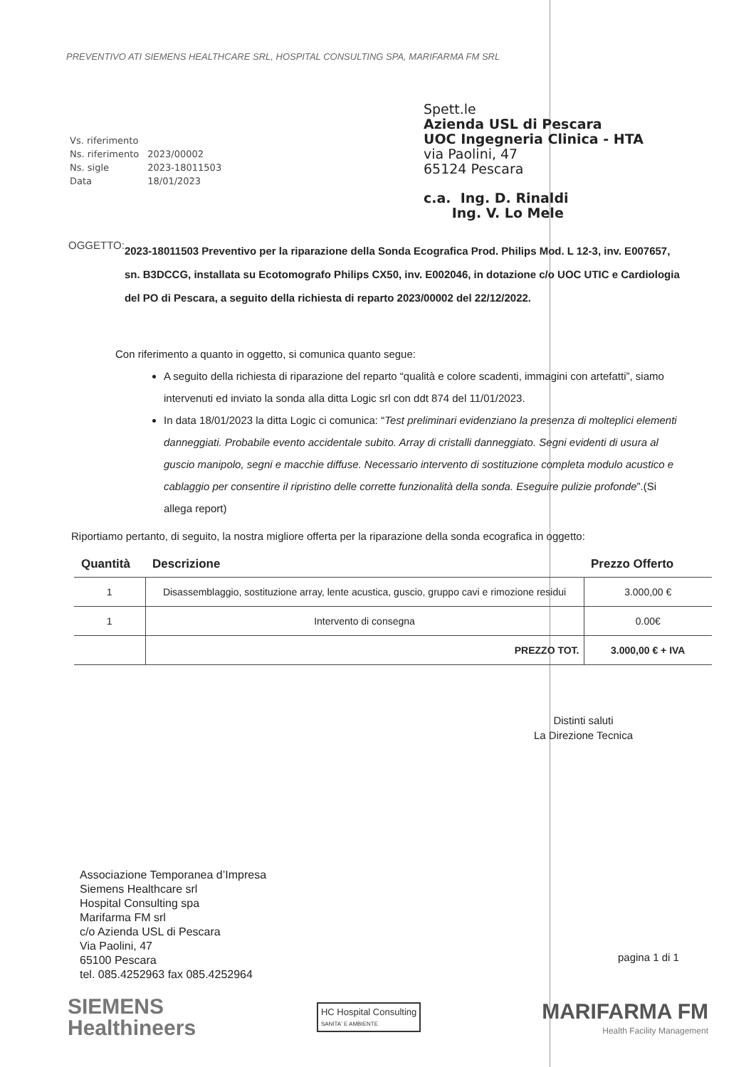PREVENTIVO ATI SIEMENS HEALTHCARE SRL, HOSPITAL CONSULTING SPA, MARIFARMA FM SRL
| Vs. riferimento | |
| Ns. riferimento | 2023/00002 |
| Ns. sigle | 2023-18011503 |
| Data | 18/01/2023 |
Spett.le
Azienda USL di Pescara
UOC Ingegneria Clinica - HTA
via Paolini, 47
65124 Pescara
c.a. Ing. D. Rinaldi
Ing. V. Lo Mele
OGGETTO:
2023-18011503 Preventivo per la riparazione della Sonda Ecografica Prod. Philips Mod. L 12-3, inv. E007657, sn. B3DCCG, installata su Ecotomografo Philips CX50, inv. E002046, in dotazione c/o UOC UTIC e Cardiologia del PO di Pescara, a seguito della richiesta di reparto 2023/00002 del 22/12/2022.
Con riferimento a quanto in oggetto, si comunica quanto segue:
A seguito della richiesta di riparazione del reparto “qualità e colore scadenti, immagini con artefatti”, siamo intervenuti ed inviato la sonda alla ditta Logic srl con ddt 874 del 11/01/2023.
In data 18/01/2023 la ditta Logic ci comunica: “Test preliminari evidenziano la presenza di molteplici elementi danneggiati. Probabile evento accidentale subito. Array di cristalli danneggiato. Segni evidenti di usura al guscio manipolo, segni e macchie diffuse. Necessario intervento di sostituzione completa modulo acustico e cablaggio per consentire il ripristino delle corrette funzionalità della sonda. Eseguire pulizie profonde”.(Si allega report)
Riportiamo pertanto, di seguito, la nostra migliore offerta per la riparazione della sonda ecografica in oggetto:
| Quantità | Descrizione | Prezzo Offerto |
| --- | --- | --- |
| 1 | Disassemblaggio, sostituzione array, lente acustica, guscio, gruppo cavi e rimozione residui | 3.000,00 € |
| 1 | Intervento di consegna | 0.00€ |
| | PREZZO TOT. | 3.000,00 € + IVA |
Distinti saluti
La Direzione Tecnica
Associazione Temporanea d’Impresa
Siemens Healthcare srl
Hospital Consulting spa
Marifarma FM srl
c/o Azienda USL di Pescara
Via Paolini, 47
65100 Pescara
tel. 085.4252963 fax 085.4252964
pagina 1 di 1
SIEMENS
Healthineers
HC Hospital Consulting
SANITA' E AMBIENTE
MARIFARMA FM
Health Facility Management